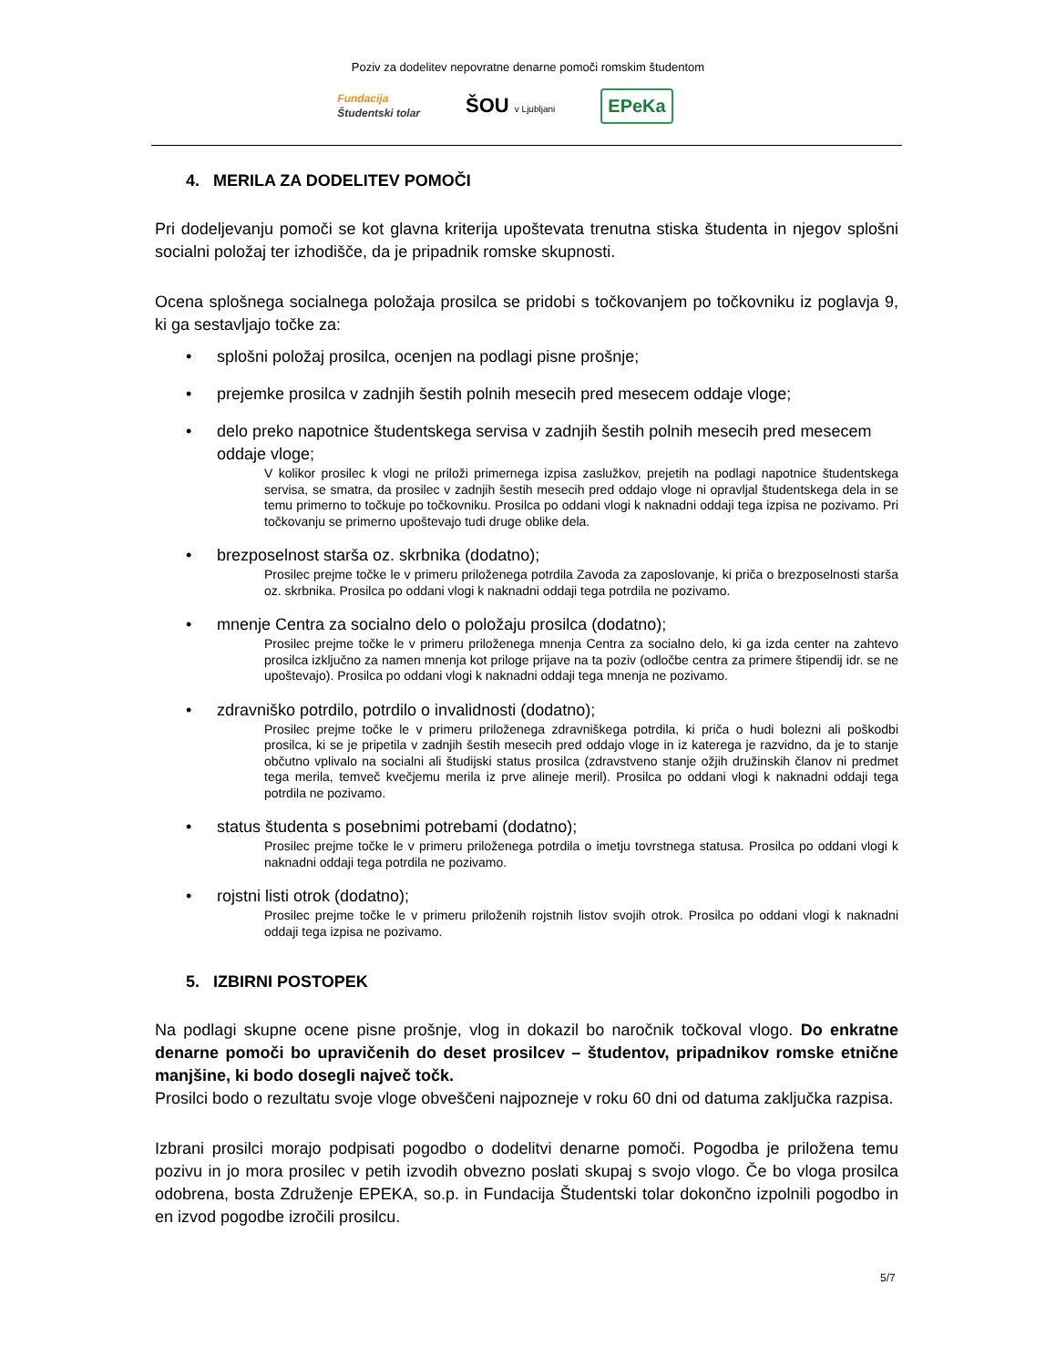Poziv za dodelitev nepovratne denarne pomoči romskim študentom
Fundacija
Študentski tolar
ŠOU v Ljubljani
EPeKa
4. MERILA ZA DODELITEV POMOČI
Pri dodeljevanju pomoči se kot glavna kriterija upoštevata trenutna stiska študenta in njegov splošni socialni položaj ter izhodišče, da je pripadnik romske skupnosti.
Ocena splošnega socialnega položaja prosilca se pridobi s točkovanjem po točkovniku iz poglavja 9, ki ga sestavljajo točke za:
splošni položaj prosilca, ocenjen na podlagi pisne prošnje;
prejemke prosilca v zadnjih šestih polnih mesecih pred mesecem oddaje vloge;
delo preko napotnice študentskega servisa v zadnjih šestih polnih mesecih pred mesecem oddaje vloge;
V kolikor prosilec k vlogi ne priloži primernega izpisa zaslužkov, prejetih na podlagi napotnice študentskega servisa, se smatra, da prosilec v zadnjih šestih mesecih pred oddajo vloge ni opravljal študentskega dela in se temu primerno to točkuje po točkovniku. Prosilca po oddani vlogi k naknadni oddaji tega izpisa ne pozivamo. Pri točkovanju se primerno upoštevajo tudi druge oblike dela.
brezposelnost starša oz. skrbnika (dodatno);
Prosilec prejme točke le v primeru priloženega potrdila Zavoda za zaposlovanje, ki priča o brezposelnosti starša oz. skrbnika. Prosilca po oddani vlogi k naknadni oddaji tega potrdila ne pozivamo.
mnenje Centra za socialno delo o položaju prosilca (dodatno);
Prosilec prejme točke le v primeru priloženega mnenja Centra za socialno delo, ki ga izda center na zahtevo prosilca izključno za namen mnenja kot priloge prijave na ta poziv (odločbe centra za primere štipendij idr. se ne upoštevajo). Prosilca po oddani vlogi k naknadni oddaji tega mnenja ne pozivamo.
zdravniško potrdilo, potrdilo o invalidnosti (dodatno);
Prosilec prejme točke le v primeru priloženega zdravniškega potrdila, ki priča o hudi bolezni ali poškodbi prosilca, ki se je pripetila v zadnjih šestih mesecih pred oddajo vloge in iz katerega je razvidno, da je to stanje občutno vplivalo na socialni ali študijski status prosilca (zdravstveno stanje ožjih družinskih članov ni predmet tega merila, temveč kvečjemu merila iz prve alineje meril). Prosilca po oddani vlogi k naknadni oddaji tega potrdila ne pozivamo.
status študenta s posebnimi potrebami (dodatno);
Prosilec prejme točke le v primeru priloženega potrdila o imetju tovrstnega statusa. Prosilca po oddani vlogi k naknadni oddaji tega potrdila ne pozivamo.
rojstni listi otrok (dodatno);
Prosilec prejme točke le v primeru priloženih rojstnih listov svojih otrok. Prosilca po oddani vlogi k naknadni oddaji tega izpisa ne pozivamo.
5. IZBIRNI POSTOPEK
Na podlagi skupne ocene pisne prošnje, vlog in dokazil bo naročnik točkoval vlogo. Do enkratne denarne pomoči bo upravičenih do deset prosilcev – študentov, pripadnikov romske etnične manjšine, ki bodo dosegli največ točk.
Prosilci bodo o rezultatu svoje vloge obveščeni najpozneje v roku 60 dni od datuma zaključka razpisa.
Izbrani prosilci morajo podpisati pogodbo o dodelitvi denarne pomoči. Pogodba je priložena temu pozivu in jo mora prosilec v petih izvodih obvezno poslati skupaj s svojo vlogo. Če bo vloga prosilca odobrena, bosta Združenje EPEKA, so.p. in Fundacija Študentski tolar dokončno izpolnili pogodbo in en izvod pogodbe izročili prosilcu.
5/7